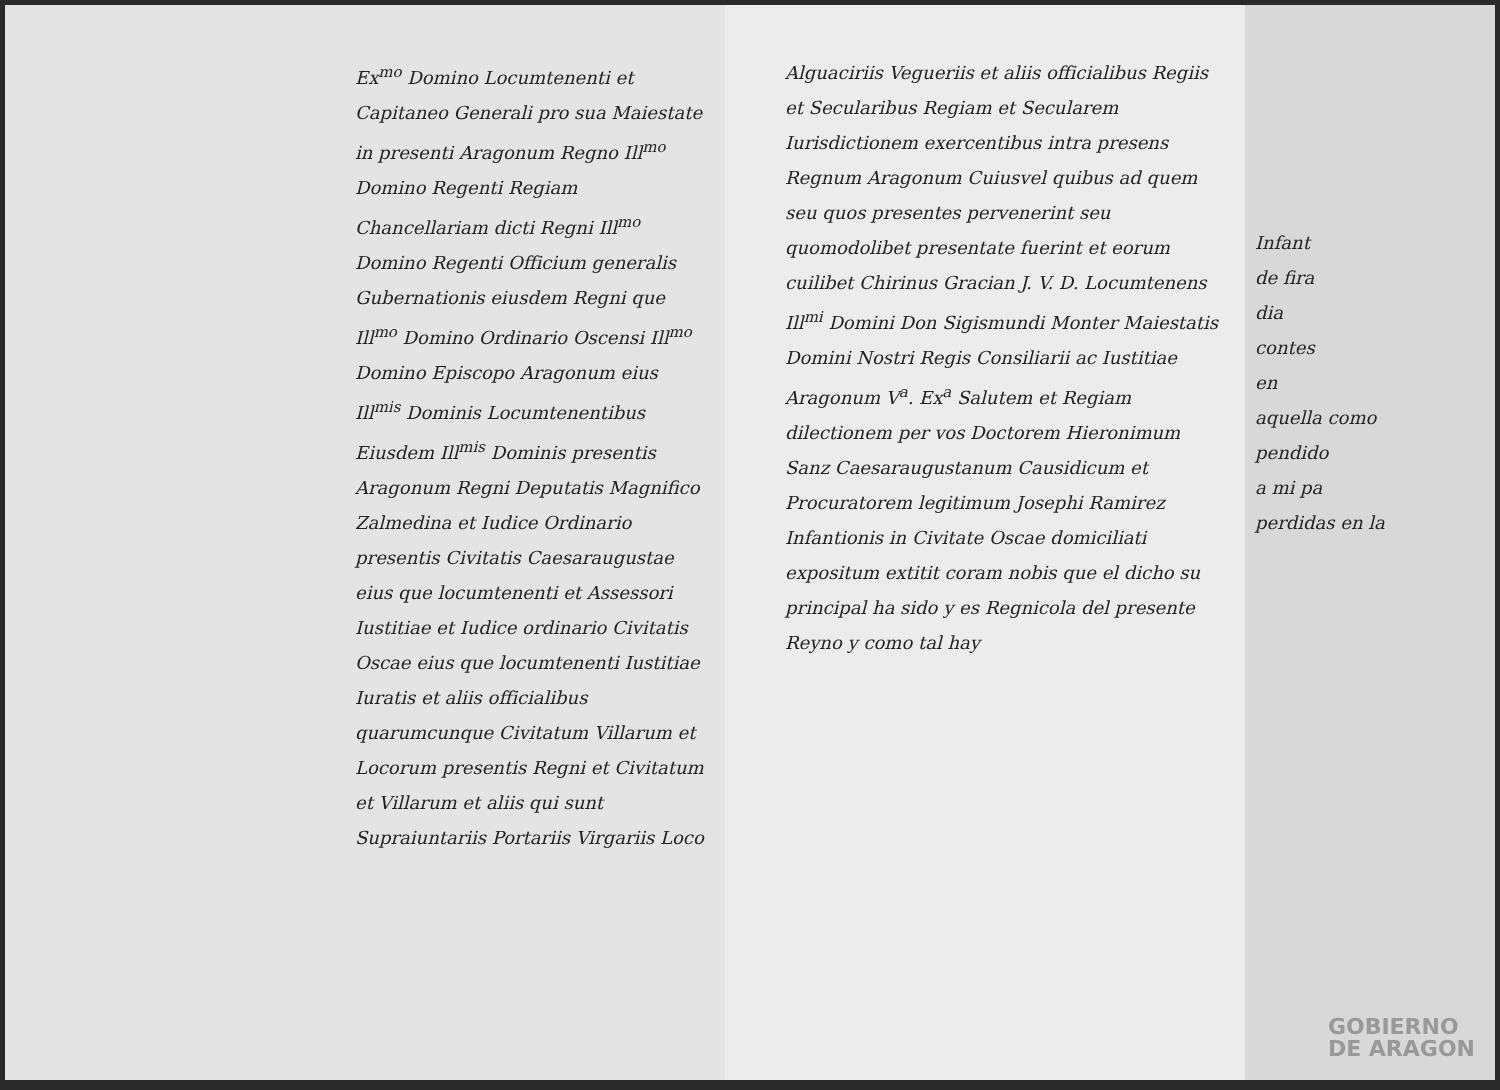Ex<sup>mo</sup> Domino Locumtenenti et Capitaneo Generali pro sua Maiestate in presenti Aragonum Regno Ill<sup>mo</sup> Domino Regenti Regiam Chancellariam dicti Regni Ill<sup>mo</sup> Domino Regenti Officium generalis Gubernationis eiusdem Regni que Ill<sup>mo</sup> Domino Ordinario Oscensi Ill<sup>mo</sup> Domino Episcopo Aragonum eius Ill<sup>mis</sup> Dominis Locumtenentibus Eiusdem Ill<sup>mis</sup> Dominis presentis Aragonum Regni Deputatis Magnifico Zalmedina et Iudice Ordinario presentis Civitatis Caesaraugustae eius que locumtenenti et Assessori Iustitiae et Iudice ordinario Civitatis Oscae eius que locumtenenti Iustitiae Iuratis et aliis officialibus quarumcunque Civitatum Villarum et Locorum presentis Regni et Civitatum et Villarum et aliis qui sunt Supraiuntariis Portariis Virgariis Loco
Alguaciriis Vegueriis et aliis officialibus Regiis et Secularibus Regiam et Secularem Iurisdictionem exercentibus intra presens Regnum Aragonum Cuiusvel quibus ad quem seu quos presentes pervenerint seu quomodolibet presentate fuerint et eorum cuilibet Chirinus Gracian J. V. D. Locumtenens Ill<sup>mi</sup> Domini Don Sigismundi Monter Maiestatis Domini Nostri Regis Consiliarii ac Iustitiae Aragonum V<sup>a</sup>. Ex<sup>a</sup> Salutem et Regiam dilectionem per vos Doctorem Hieronimum Sanz Caesaraugustanum Causidicum et Procuratorem legitimum Josephi Ramirez Infantionis in Civitate Oscae domiciliati expositum extitit coram nobis que el dicho su principal ha sido y es Regnicola del presente Reyno y como tal hay
Infant
de fira
dia
contes
en
aquella como
pendido
a mi pa
perdidas en la
GOBIERNO
DE ARAGON